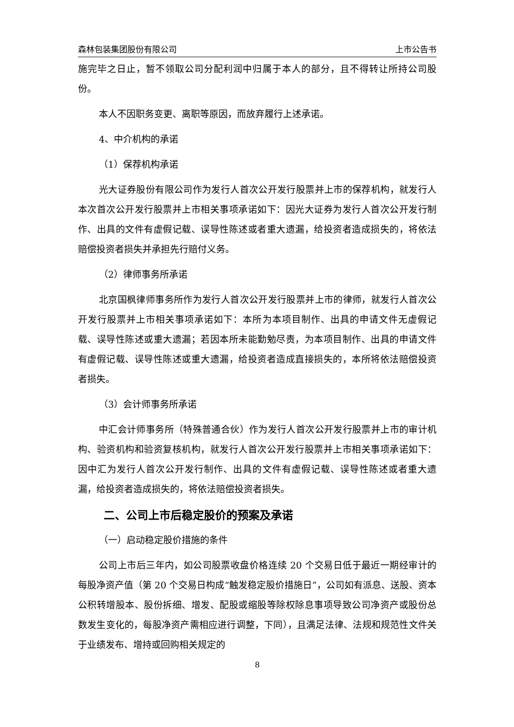森林包装集团股份有限公司 上市公告书
施完毕之日止，暂不领取公司分配利润中归属于本人的部分，且不得转让所持公司股份。
本人不因职务变更、离职等原因，而放弃履行上述承诺。
4、中介机构的承诺
（1）保荐机构承诺
光大证券股份有限公司作为发行人首次公开发行股票并上市的保荐机构，就发行人本次首次公开发行股票并上市相关事项承诺如下：因光大证券为发行人首次公开发行制作、出具的文件有虚假记载、误导性陈述或者重大遗漏，给投资者造成损失的，将依法赔偿投资者损失并承担先行赔付义务。
（2）律师事务所承诺
北京国枫律师事务所作为发行人首次公开发行股票并上市的律师，就发行人首次公开发行股票并上市相关事项承诺如下：本所为本项目制作、出具的申请文件无虚假记载、误导性陈述或重大遗漏；若因本所未能勤勉尽责，为本项目制作、出具的申请文件有虚假记载、误导性陈述或重大遗漏，给投资者造成直接损失的，本所将依法赔偿投资者损失。
（3）会计师事务所承诺
中汇会计师事务所（特殊普通合伙）作为发行人首次公开发行股票并上市的审计机构、验资机构和验资复核机构，就发行人首次公开发行股票并上市相关事项承诺如下：因中汇为发行人首次公开发行制作、出具的文件有虚假记载、误导性陈述或者重大遗漏，给投资者造成损失的，将依法赔偿投资者损失。
二、公司上市后稳定股价的预案及承诺
（一）启动稳定股价措施的条件
公司上市后三年内，如公司股票收盘价格连续 20 个交易日低于最近一期经审计的每股净资产值（第 20 个交易日构成“触发稳定股价措施日”，公司如有派息、送股、资本公积转增股本、股份拆细、增发、配股或缩股等除权除息事项导致公司净资产或股份总数发生变化的，每股净资产需相应进行调整，下同），且满足法律、法规和规范性文件关于业绩发布、增持或回购相关规定的
8